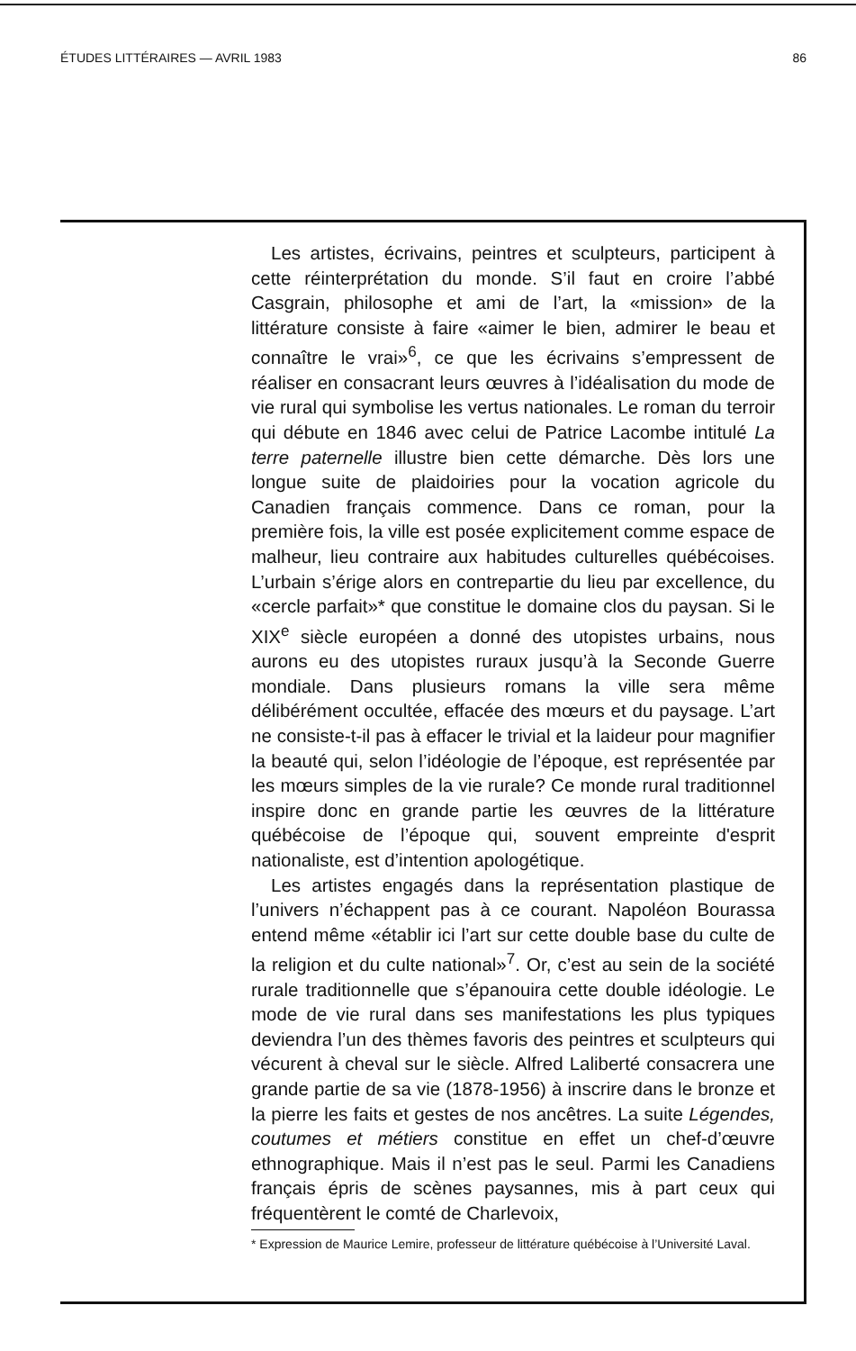ÉTUDES LITTÉRAIRES — AVRIL 1983 86
Les artistes, écrivains, peintres et sculpteurs, participent à cette réinterprétation du monde. S’il faut en croire l’abbé Casgrain, philosophe et ami de l’art, la «mission» de la littérature consiste à faire «aimer le bien, admirer le beau et connaître le vrai»<sup>6</sup>, ce que les écrivains s’empressent de réaliser en consacrant leurs œuvres à l’idéalisation du mode de vie rural qui symbolise les vertus nationales. Le roman du terroir qui débute en 1846 avec celui de Patrice Lacombe intitulé La terre paternelle illustre bien cette démarche. Dès lors une longue suite de plaidoiries pour la vocation agricole du Canadien français commence. Dans ce roman, pour la première fois, la ville est posée explicitement comme espace de malheur, lieu contraire aux habitudes culturelles québécoises. L’urbain s’érige alors en contrepartie du lieu par excellence, du «cercle parfait»* que constitue le domaine clos du paysan. Si le XIX<sup>e</sup> siècle européen a donné des utopistes urbains, nous aurons eu des utopistes ruraux jusqu’à la Seconde Guerre mondiale. Dans plusieurs romans la ville sera même délibérément occultée, effacée des mœurs et du paysage. L’art ne consiste-t-il pas à effacer le trivial et la laideur pour magnifier la beauté qui, selon l’idéologie de l’époque, est représentée par les mœurs simples de la vie rurale? Ce monde rural traditionnel inspire donc en grande partie les œuvres de la littérature québécoise de l’époque qui, souvent empreinte d'esprit nationaliste, est d’intention apologétique.
Les artistes engagés dans la représentation plastique de l’univers n’échappent pas à ce courant. Napoléon Bourassa entend même «établir ici l’art sur cette double base du culte de la religion et du culte national»<sup>7</sup>. Or, c’est au sein de la société rurale traditionnelle que s’épanouira cette double idéologie. Le mode de vie rural dans ses manifestations les plus typiques deviendra l’un des thèmes favoris des peintres et sculpteurs qui vécurent à cheval sur le siècle. Alfred Laliberté consacrera une grande partie de sa vie (1878-1956) à inscrire dans le bronze et la pierre les faits et gestes de nos ancêtres. La suite Légendes, coutumes et métiers constitue en effet un chef-d’œuvre ethnographique. Mais il n’est pas le seul. Parmi les Canadiens français épris de scènes paysannes, mis à part ceux qui fréquentèrent le comté de Charlevoix,
* Expression de Maurice Lemire, professeur de littérature québécoise à l’Université Laval.